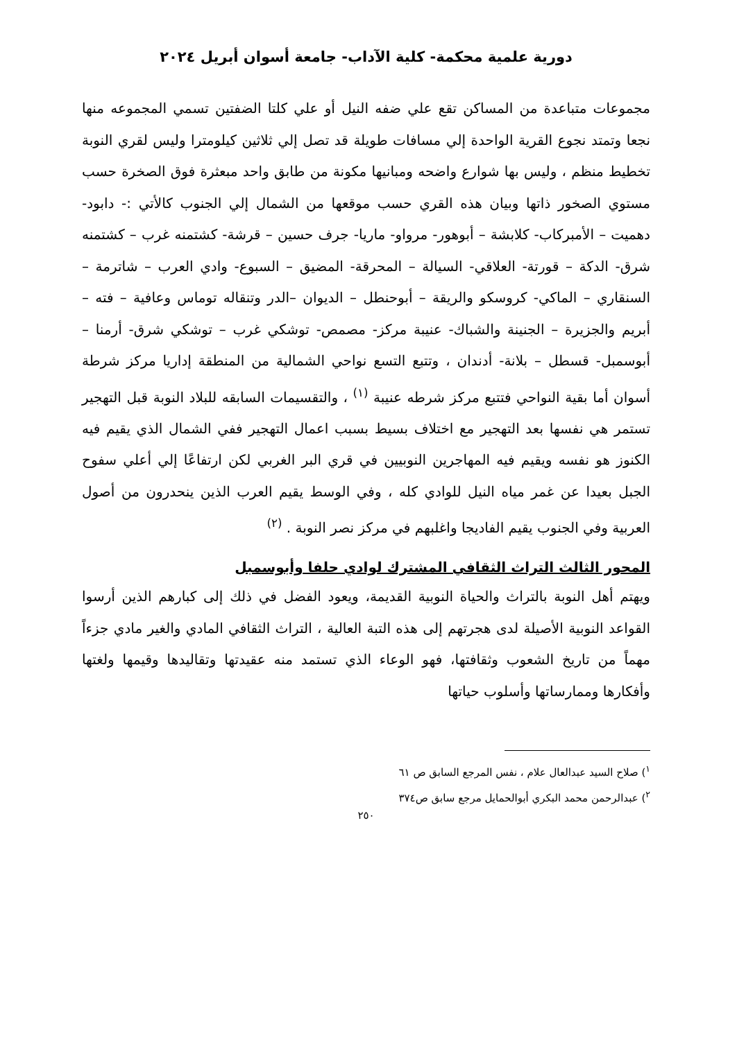دورية علمية محكمة- كلية الآداب- جامعة أسوان أبريل ٢٠٢٤
مجموعات متباعدة من المساكن تقع علي ضفه النيل أو علي كلتا الضفتين تسمي المجموعه منها نجعا وتمتد نجوع القرية الواحدة إلي مسافات طويلة قد تصل إلي ثلاثين كيلومترا وليس لقري النوبة تخطيط منظم ، وليس بها شوارع واضحه ومبانيها مكونة من طابق واحد مبعثرة فوق الصخرة حسب مستوي الصخور ذاتها وبيان هذه القري حسب موقعها من الشمال إلي الجنوب كالأتي :- دابود- دهميت – الأمبركاب- كلابشة – أبوهور- مرواو- ماريا- جرف حسين – قرشة- كشتمنه غرب – كشتمنه شرق- الدكة – قورتة- العلاقي- السيالة – المحرقة- المضيق – السبوع- وادي العرب – شاترمة – السنقاري – الماكي- كروسكو والريقة – أبوحنطل – الديوان –الدر وتنقاله توماس وعافية – فته – أبريم والجزيرة – الجنينة والشباك- عنيبة مركز- مصمص- توشكي غرب – توشكي شرق- أرمنا – أبوسمبل- قسطل – بلانة- أدندان ، وتتبع التسع نواحي الشمالية من المنطقة إداريا مركز شرطة أسوان أما بقية النواحي فتتبع مركز شرطه عنيبة <sup>(١)</sup> ، والتقسيمات السابقه للبلاد النوبة قبل التهجير تستمر هي نفسها بعد التهجير مع اختلاف بسيط بسبب اعمال التهجير ففي الشمال الذي يقيم فيه الكنوز هو نفسه ويقيم فيه المهاجرين النوبيين في قري البر الغربي لكن ارتفاعًا إلي أعلي سفوح الجبل بعيدا عن غمر مياه النيل للوادي كله ، وفي الوسط يقيم العرب الذين ينحدرون من أصول العربية وفي الجنوب يقيم الفاديجا واغلبهم في مركز نصر النوبة . <sup>(٢)</sup>
المحور الثالث التراث الثقافي المشترك لوادي حلفا وأبوسمبل
ويهتم أهل النوبة بالتراث والحياة النوبية القديمة، ويعود الفضل في ذلك إلى كبارهم الذين أرسوا القواعد النوبية الأصيلة لدى هجرتهم إلى هذه التبة العالية ، التراث الثقافي المادي والغير مادي جزءاً مهماً من تاريخ الشعوب وثقافتها، فهو الوعاء الذي تستمد منه عقيدتها وتقاليدها وقيمها ولغتها وأفكارها وممارساتها وأسلوب حياتها
<sup>١</sup>) صلاح السيد عبدالعال علام ، نفس المرجع السابق ص ٦١
<sup>٢</sup>) عبدالرحمن محمد البكري أبوالحمايل مرجع سابق ص٣٧٤
٢٥٠